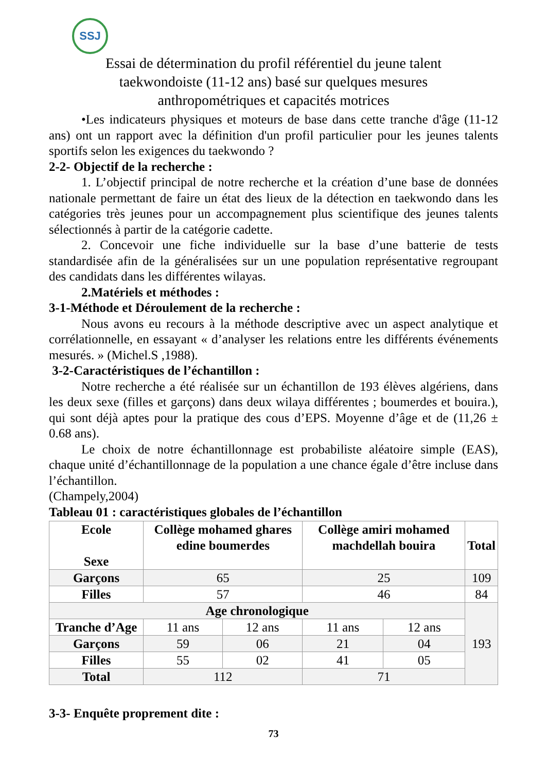SSJ
Essai de détermination du profil référentiel du jeune talent
taekwondoiste (11-12 ans) basé sur quelques mesures
anthropométriques et capacités motrices
•Les indicateurs physiques et moteurs de base dans cette tranche d'âge (11-12 ans) ont un rapport avec la définition d'un profil particulier pour les jeunes talents sportifs selon les exigences du taekwondo ?
2-2- Objectif de la recherche :
1. L’objectif principal de notre recherche et la création d’une base de données nationale permettant de faire un état des lieux de la détection en taekwondo dans les catégories très jeunes pour un accompagnement plus scientifique des jeunes talents sélectionnés à partir de la catégorie cadette.
2. Concevoir une fiche individuelle sur la base d’une batterie de tests standardisée afin de la généralisées sur un une population représentative regroupant des candidats dans les différentes wilayas.
2.Matériels et méthodes :
3-1-Méthode et Déroulement de la recherche :
Nous avons eu recours à la méthode descriptive avec un aspect analytique et corrélationnelle, en essayant « d’analyser les relations entre les différents événements mesurés. » (Michel.S ,1988).
3-2-Caractéristiques de l’échantillon :
Notre recherche a été réalisée sur un échantillon de 193 élèves algériens, dans les deux sexe (filles et garçons) dans deux wilaya différentes ; boumerdes et bouira.), qui sont déjà aptes pour la pratique des cous d’EPS. Moyenne d’âge et de (11,26 ± 0.68 ans).
Le choix de notre échantillonnage est probabiliste aléatoire simple (EAS), chaque unité d’échantillonnage de la population a une chance égale d’être incluse dans l’échantillon.
(Champely,2004)
Tableau 01 : caractéristiques globales de l’échantillon
| Ecole Sexe | Collège mohamed ghares edine boumerdes | | Collège amiri mohamed machdellah bouira | | Total |
| --- | --- | --- | --- | --- | --- |
| Garçons | 65 | | 25 | | 109 |
| Filles | 57 | | 46 | | 84 |
| Age chronologique | | | | | 193 |
| Tranche d’Age | 11 ans | 12 ans | 11 ans | 12 ans | |
| Garçons | 59 | 06 | 21 | 04 | |
| Filles | 55 | 02 | 41 | 05 | |
| Total | 112 | | 71 | | |
3-3- Enquête proprement dite :
73